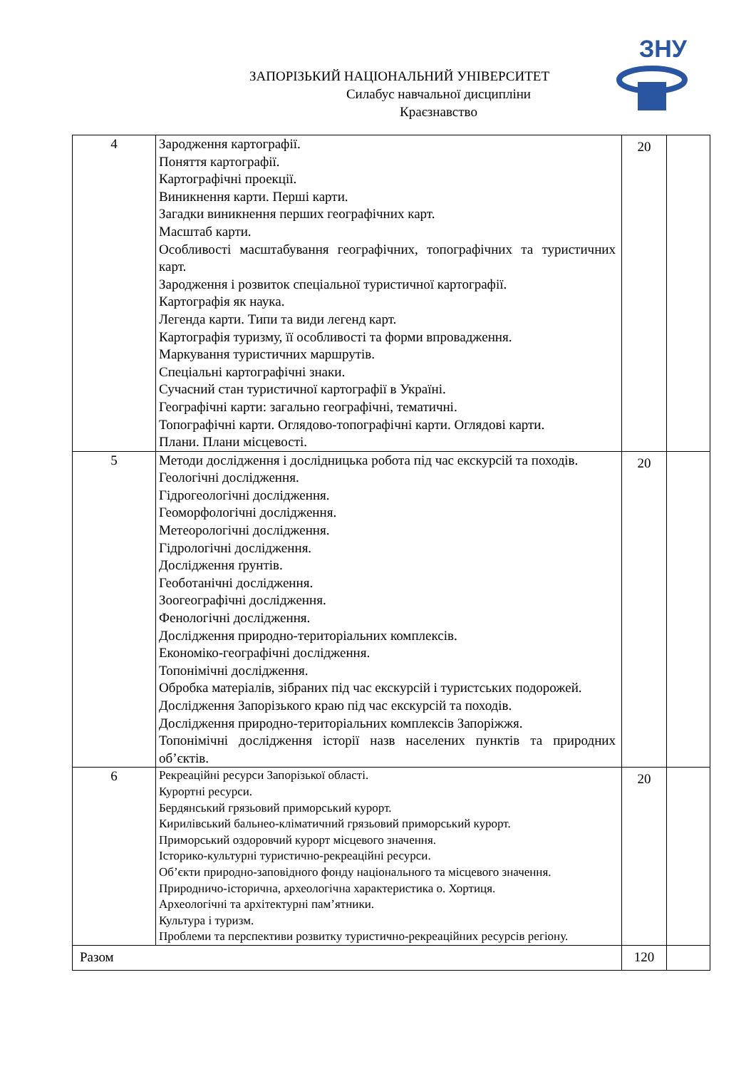ЗНУ
ЗАПОРІЗЬКИЙ НАЦІОНАЛЬНИЙ УНІВЕРСИТЕТ
Силабус навчальної дисципліни
Краєзнавство
| 4 | Зародження картографії. Поняття картографії. Картографічні проекції. Виникнення карти. Перші карти. Загадки виникнення перших географічних карт. Масштаб карти. Особливості масштабування географічних, топографічних та туристичних карт. Зародження і розвиток спеціальної туристичної картографії. Картографія як наука. Легенда карти. Типи та види легенд карт. Картографія туризму, її особливості та форми впровадження. Маркування туристичних маршрутів. Спеціальні картографічні знаки. Сучасний стан туристичної картографії в Україні. Географічні карти: загально географічні, тематичні. Топографічні карти. Оглядово-топографічні карти. Оглядові карти. Плани. Плани місцевості. | 20 | |
| 5 | Методи дослідження і дослідницька робота під час екскурсій та походів. Геологічні дослідження. Гідрогеологічні дослідження. Геоморфологічні дослідження. Метеорологічні дослідження. Гідрологічні дослідження. Дослідження ґрунтів. Геоботанічні дослідження. Зоогеографічні дослідження. Фенологічні дослідження. Дослідження природно-територіальних комплексів. Економіко-географічні дослідження. Топонімічні дослідження. Обробка матеріалів, зібраних під час екскурсій і туристських подорожей. Дослідження Запорізького краю під час екскурсій та походів. Дослідження природно-територіальних комплексів Запоріжжя. Топонімічні дослідження історії назв населених пунктів та природних об’єктів. | 20 | |
| 6 | Рекреаційні ресурси Запорізької області. Курортні ресурси. Бердянський грязьовий приморський курорт. Кирилівський бальнео-кліматичний грязьовий приморський курорт. Приморський оздоровчий курорт місцевого значення. Історико-культурні туристично-рекреаційні ресурси. Об’єкти природно-заповідного фонду національного та місцевого значення. Природничо-історична, археологічна характеристика о. Хортиця. Археологічні та архітектурні пам’ятники. Культура і туризм. Проблеми та перспективи розвитку туристично-рекреаційних ресурсів регіону. | 20 | |
| Разом | | 120 | |